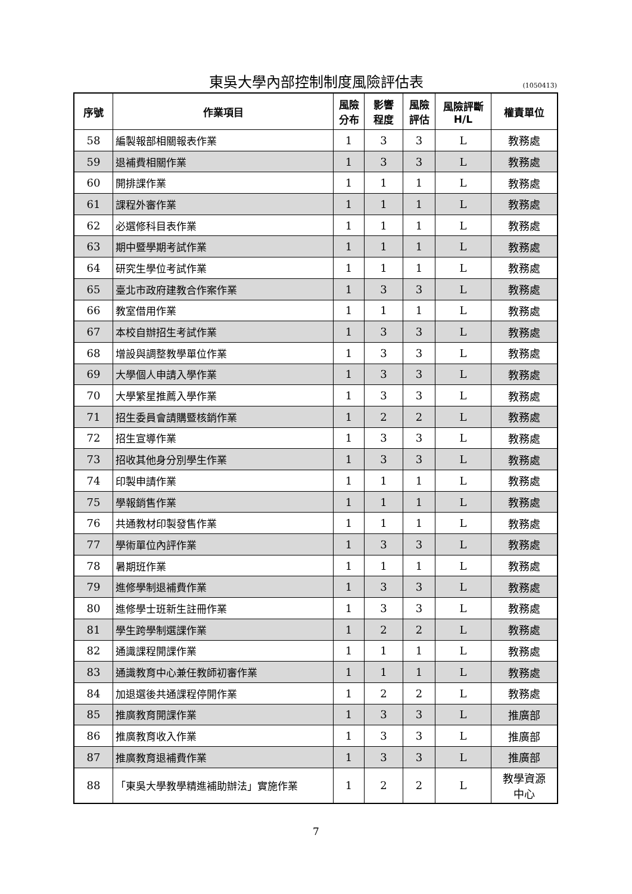東吳大學內部控制制度風險評估表 (1050413)
| 序號 | 作業項目 | 風險 分布 | 影響 程度 | 風險 評估 | 風險評斷 H/L | 權責單位 |
| --- | --- | --- | --- | --- | --- | --- |
| 58 | 編製報部相關報表作業 | 1 | 3 | 3 | L | 教務處 |
| 59 | 退補費相關作業 | 1 | 3 | 3 | L | 教務處 |
| 60 | 開排課作業 | 1 | 1 | 1 | L | 教務處 |
| 61 | 課程外審作業 | 1 | 1 | 1 | L | 教務處 |
| 62 | 必選修科目表作業 | 1 | 1 | 1 | L | 教務處 |
| 63 | 期中暨學期考試作業 | 1 | 1 | 1 | L | 教務處 |
| 64 | 研究生學位考試作業 | 1 | 1 | 1 | L | 教務處 |
| 65 | 臺北市政府建教合作案作業 | 1 | 3 | 3 | L | 教務處 |
| 66 | 教室借用作業 | 1 | 1 | 1 | L | 教務處 |
| 67 | 本校自辦招生考試作業 | 1 | 3 | 3 | L | 教務處 |
| 68 | 增設與調整教學單位作業 | 1 | 3 | 3 | L | 教務處 |
| 69 | 大學個人申請入學作業 | 1 | 3 | 3 | L | 教務處 |
| 70 | 大學繁星推薦入學作業 | 1 | 3 | 3 | L | 教務處 |
| 71 | 招生委員會請購暨核銷作業 | 1 | 2 | 2 | L | 教務處 |
| 72 | 招生宣導作業 | 1 | 3 | 3 | L | 教務處 |
| 73 | 招收其他身分別學生作業 | 1 | 3 | 3 | L | 教務處 |
| 74 | 印製申請作業 | 1 | 1 | 1 | L | 教務處 |
| 75 | 學報銷售作業 | 1 | 1 | 1 | L | 教務處 |
| 76 | 共通教材印製發售作業 | 1 | 1 | 1 | L | 教務處 |
| 77 | 學術單位內評作業 | 1 | 3 | 3 | L | 教務處 |
| 78 | 暑期班作業 | 1 | 1 | 1 | L | 教務處 |
| 79 | 進修學制退補費作業 | 1 | 3 | 3 | L | 教務處 |
| 80 | 進修學士班新生註冊作業 | 1 | 3 | 3 | L | 教務處 |
| 81 | 學生跨學制選課作業 | 1 | 2 | 2 | L | 教務處 |
| 82 | 通識課程開課作業 | 1 | 1 | 1 | L | 教務處 |
| 83 | 通識教育中心兼任教師初審作業 | 1 | 1 | 1 | L | 教務處 |
| 84 | 加退選後共通課程停開作業 | 1 | 2 | 2 | L | 教務處 |
| 85 | 推廣教育開課作業 | 1 | 3 | 3 | L | 推廣部 |
| 86 | 推廣教育收入作業 | 1 | 3 | 3 | L | 推廣部 |
| 87 | 推廣教育退補費作業 | 1 | 3 | 3 | L | 推廣部 |
| 88 | 「東吳大學教學精進補助辦法」實施作業 | 1 | 2 | 2 | L | 教學資源 中心 |
7